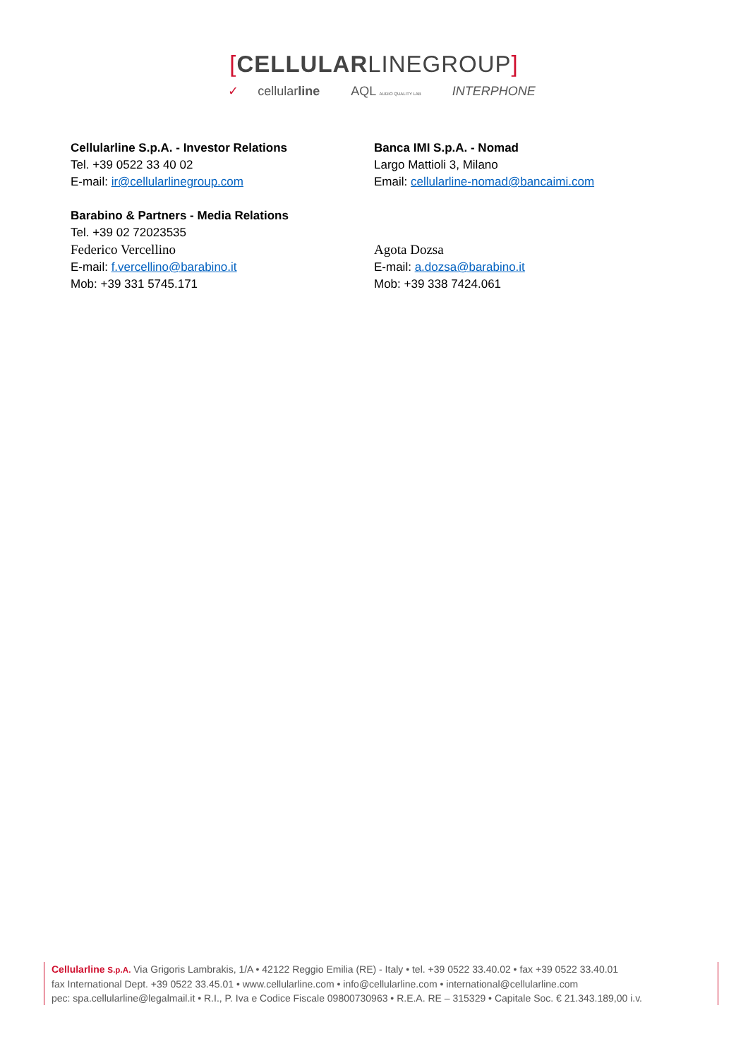[CELLULARLINEGROUP]
✓ cellularline AQL AUDIO QUALITY LAB INTERPHONE
Cellularline S.p.A. - Investor Relations
Tel. +39 0522 33 40 02
E-mail: ir@cellularlinegroup.com
Barabino & Partners - Media Relations
Tel. +39 02 72023535
Federico Vercellino
E-mail: f.vercellino@barabino.it
Mob: +39 331 5745.171
Banca IMI S.p.A. - Nomad
Largo Mattioli 3, Milano
Email: cellularline-nomad@bancaimi.com
Agota Dozsa
E-mail: a.dozsa@barabino.it
Mob: +39 338 7424.061
Cellularline S.p.A. Via Grigoris Lambrakis, 1/A • 42122 Reggio Emilia (RE) - Italy • tel. +39 0522 33.40.02 • fax +39 0522 33.40.01
fax International Dept. +39 0522 33.45.01 • www.cellularline.com • info@cellularline.com • international@cellularline.com
pec: spa.cellularline@legalmail.it • R.I., P. Iva e Codice Fiscale 09800730963 • R.E.A. RE – 315329 • Capitale Soc. € 21.343.189,00 i.v.